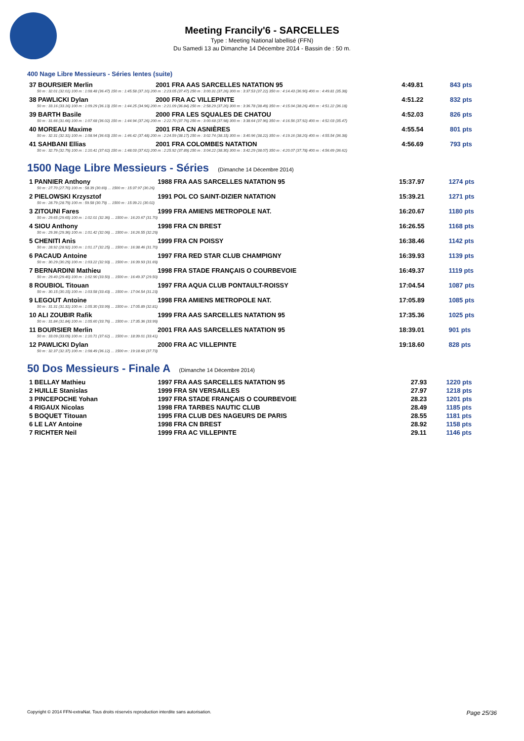Meeting Francily'6 - SARCELLES
Type : Meeting National labellisé (FFN)
Du Samedi 13 au Dimanche 14 Décembre 2014 - Bassin de : 50 m.
400 Nage Libre Messieurs - Séries lentes (suite)
| 37 BOURSIER Merlin | 2001 FRA AAS SARCELLES NATATION 95 | 4:49.81 | 843 pts |
| 50 m : 32.01 (32.01) 100 m : 1:08.48 (36.47) 150 m : 1:45.58 (37.10) 200 m : 2:23.05 (37.47) 250 m : 3:00.31 (37.26) 300 m : 3:37.53 (37.22) 350 m : 4:14.43 (36.90) 400 m : 4:49.81 (35.38) | | | |
| 38 PAWLICKI Dylan | 2000 FRA AC VILLEPINTE | 4:51.22 | 832 pts |
| 50 m : 33.16 (33.16) 100 m : 1:09.29 (36.13) 150 m : 1:44.25 (34.96) 200 m : 2:21.09 (36.84) 250 m : 2:58.29 (37.20) 300 m : 3:36.78 (38.49) 350 m : 4:15.04 (38.26) 400 m : 4:51.22 (36.18) | | | |
| 39 BARTH Basile | 2000 FRA LES SQUALES DE CHATOU | 4:52.03 | 826 pts |
| 50 m : 31.66 (31.66) 100 m : 1:07.68 (36.02) 150 m : 1:44.94 (37.26) 200 m : 2:22.70 (37.76) 250 m : 3:00.68 (37.98) 300 m : 3:38.64 (37.96) 350 m : 4:16.56 (37.92) 400 m : 4:52.03 (35.47) | | | |
| 40 MOREAU Maxime | 2001 FRA CN ASNIÈRES | 4:55.54 | 801 pts |
| 50 m : 32.31 (32.31) 100 m : 1:08.94 (36.63) 150 m : 1:46.42 (37.48) 200 m : 2:24.59 (38.17) 250 m : 3:02.74 (38.15) 300 m : 3:40.96 (38.22) 350 m : 4:19.16 (38.20) 400 m : 4:55.54 (36.38) | | | |
| 41 SAHBANI Ellias | 2001 FRA COLOMBES NATATION | 4:56.69 | 793 pts |
| 50 m : 32.79 (32.79) 100 m : 1:10.41 (37.62) 150 m : 1:48.03 (37.62) 200 m : 2:25.92 (37.89) 250 m : 3:04.22 (38.30) 300 m : 3:42.29 (38.07) 350 m : 4:20.07 (37.78) 400 m : 4:56.69 (36.62) | | | |
1500 Nage Libre Messieurs - Séries (Dimanche 14 Décembre 2014)
| 1 PANNIER Anthony | 1988 FRA AAS SARCELLES NATATION 95 | 15:37.97 | 1274 pts |
| 50 m : 27.70 (27.70) 100 m : 58.39 (30.69) ... 1500 m : 15:37.97 (30.26) | | | |
| 2 PIELOWSKI Krzysztof | 1991 POL CO SAINT-DIZIER NATATION | 15:39.21 | 1271 pts |
| 50 m : 28.79 (28.79) 100 m : 59.58 (30.79) ... 1500 m : 15:39.21 (30.02) | | | |
| 3 ZITOUNI Fares | 1999 FRA AMIENS METROPOLE NAT. | 16:20.67 | 1180 pts |
| 50 m : 29.65 (29.65) 100 m : 1:02.01 (32.36) ... 1500 m : 16:20.67 (31.70) | | | |
| 4 SIOU Anthony | 1998 FRA CN BREST | 16:26.55 | 1168 pts |
| 50 m : 29.36 (29.36) 100 m : 1:01.42 (32.06) ... 1500 m : 16:26.55 (32.29) | | | |
| 5 CHENITI Anis | 1999 FRA CN POISSY | 16:38.46 | 1142 pts |
| 50 m : 28.92 (28.92) 100 m : 1:01.17 (32.25) ... 1500 m : 16:38.46 (31.70) | | | |
| 6 PACAUD Antoine | 1997 FRA RED STAR CLUB CHAMPIGNY | 16:39.93 | 1139 pts |
| 50 m : 30.29 (30.29) 100 m : 1:03.22 (32.93) ... 1500 m : 16:39.93 (31.69) | | | |
| 7 BERNARDINI Mathieu | 1998 FRA STADE FRANÇAIS O COURBEVOIE | 16:49.37 | 1119 pts |
| 50 m : 29.40 (29.40) 100 m : 1:02.90 (33.50) ... 1500 m : 16:49.37 (29.50) | | | |
| 8 ROUBIOL Titouan | 1997 FRA AQUA CLUB PONTAULT-ROISSY | 17:04.54 | 1087 pts |
| 50 m : 30.15 (30.15) 100 m : 1:03.58 (33.43) ... 1500 m : 17:04.54 (31.23) | | | |
| 9 LEGOUT Antoine | 1998 FRA AMIENS METROPOLE NAT. | 17:05.89 | 1085 pts |
| 50 m : 31.31 (31.31) 100 m : 1:05.30 (33.99) ... 1500 m : 17:05.89 (32.81) | | | |
| 10 ALI ZOUBIR Rafik | 1999 FRA AAS SARCELLES NATATION 95 | 17:35.36 | 1025 pts |
| 50 m : 31.84 (31.84) 100 m : 1:05.60 (33.76) ... 1500 m : 17:35.36 (33.99) | | | |
| 11 BOURSIER Merlin | 2001 FRA AAS SARCELLES NATATION 95 | 18:39.01 | 901 pts |
| 50 m : 33.09 (33.09) 100 m : 1:10.71 (37.62) ... 1500 m : 18:39.01 (33.41) | | | |
| 12 PAWLICKI Dylan | 2000 FRA AC VILLEPINTE | 19:18.60 | 828 pts |
| 50 m : 32.37 (32.37) 100 m : 1:08.49 (36.12) ... 1500 m : 19:18.60 (37.73) | | | |
50 Dos Messieurs - Finale A (Dimanche 14 Décembre 2014)
| 1 BELLAY Mathieu | 1997 FRA AAS SARCELLES NATATION 95 | 27.93 | 1220 pts |
| 2 HUILLE Stanislas | 1999 FRA SN VERSAILLES | 27.97 | 1218 pts |
| 3 PINCEPOCHE Yohan | 1997 FRA STADE FRANÇAIS O COURBEVOIE | 28.23 | 1201 pts |
| 4 RIGAUX Nicolas | 1998 FRA TARBES NAUTIC CLUB | 28.49 | 1185 pts |
| 5 BOQUET Titouan | 1995 FRA CLUB DES NAGEURS DE PARIS | 28.55 | 1181 pts |
| 6 LE LAY Antoine | 1998 FRA CN BREST | 28.92 | 1158 pts |
| 7 RICHTER Neil | 1999 FRA AC VILLEPINTE | 29.11 | 1146 pts |
Copyright © 2014 FFN-extraNat. Tous droits réservés reproduction interdite sans autorisation. Page 25/36